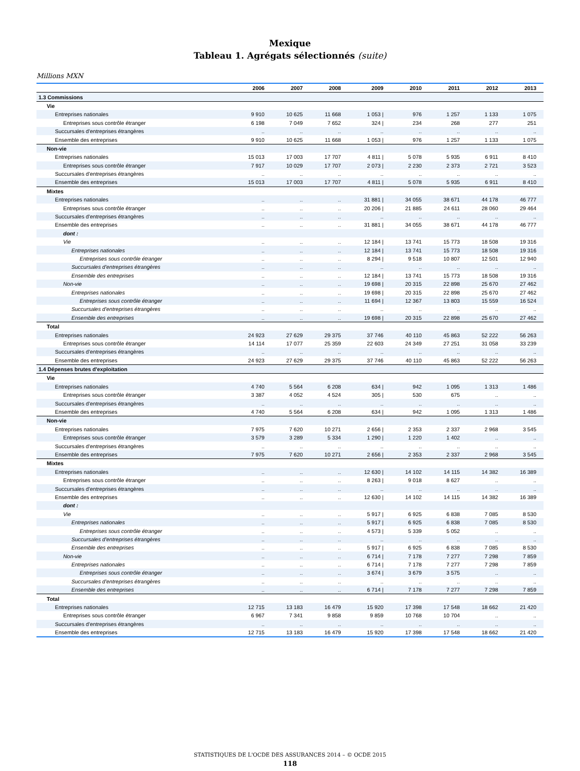Mexique
Tableau 1. Agrégats sélectionnés (suite)
Millions MXN
| | 2006 | 2007 | 2008 | 2009 | 2010 | 2011 | 2012 | 2013 |
| --- | --- | --- | --- | --- | --- | --- | --- | --- |
| 1.3 Commissions | | | | | | | | |
| Vie | | | | | | | | |
| Entreprises nationales | 9 910 | 10 625 | 11 668 | 1 053 / | 976 | 1 257 | 1 133 | 1 075 |
| Entreprises sous contrôle étranger | 6 198 | 7 049 | 7 652 | 324 / | 234 | 268 | 277 | 251 |
| Succursales d'entreprises étrangères | .. | .. | .. | .. | .. | .. | .. | .. |
| Ensemble des entreprises | 9 910 | 10 625 | 11 668 | 1 053 / | 976 | 1 257 | 1 133 | 1 075 |
| Non-vie | | | | | | | | |
| Entreprises nationales | 15 013 | 17 003 | 17 707 | 4 811 / | 5 078 | 5 935 | 6 911 | 8 410 |
| Entreprises sous contrôle étranger | 7 917 | 10 029 | 17 707 | 2 073 / | 2 230 | 2 373 | 2 721 | 3 523 |
| Succursales d'entreprises étrangères | .. | .. | .. | .. | .. | .. | .. | .. |
| Ensemble des entreprises | 15 013 | 17 003 | 17 707 | 4 811 / | 5 078 | 5 935 | 6 911 | 8 410 |
| Mixtes | | | | | | | | |
| Entreprises nationales | .. | .. | .. | 31 881 / | 34 055 | 38 671 | 44 178 | 46 777 |
| Entreprises sous contrôle étranger | .. | .. | .. | 20 206 / | 21 885 | 24 611 | 28 060 | 29 464 |
| Succursales d'entreprises étrangères | .. | .. | .. | .. | .. | .. | .. | .. |
| Ensemble des entreprises | .. | .. | .. | 31 881 / | 34 055 | 38 671 | 44 178 | 46 777 |
| dont : | | | | | | | | |
| Vie | .. | .. | .. | 12 184 / | 13 741 | 15 773 | 18 508 | 19 316 |
| Entreprises nationales | .. | .. | .. | 12 184 / | 13 741 | 15 773 | 18 508 | 19 316 |
| Entreprises sous contrôle étranger | .. | .. | .. | 8 294 / | 9 518 | 10 807 | 12 501 | 12 940 |
| Succursales d'entreprises étrangères | .. | .. | .. | .. | .. | .. | .. | .. |
| Ensemble des entreprises | .. | .. | .. | 12 184 / | 13 741 | 15 773 | 18 508 | 19 316 |
| Non-vie | .. | .. | .. | 19 698 / | 20 315 | 22 898 | 25 670 | 27 462 |
| Entreprises nationales | .. | .. | .. | 19 698 / | 20 315 | 22 898 | 25 670 | 27 462 |
| Entreprises sous contrôle étranger | .. | .. | .. | 11 694 / | 12 367 | 13 803 | 15 559 | 16 524 |
| Succursales d'entreprises étrangères | .. | .. | .. | .. | .. | .. | .. | .. |
| Ensemble des entreprises | .. | .. | .. | 19 698 / | 20 315 | 22 898 | 25 670 | 27 462 |
| Total | | | | | | | | |
| Entreprises nationales | 24 923 | 27 629 | 29 375 | 37 746 | 40 110 | 45 863 | 52 222 | 56 263 |
| Entreprises sous contrôle étranger | 14 114 | 17 077 | 25 359 | 22 603 | 24 349 | 27 251 | 31 058 | 33 239 |
| Succursales d'entreprises étrangères | .. | .. | .. | .. | .. | .. | .. | .. |
| Ensemble des entreprises | 24 923 | 27 629 | 29 375 | 37 746 | 40 110 | 45 863 | 52 222 | 56 263 |
| 1.4 Dépenses brutes d'exploitation | | | | | | | | |
| Vie | | | | | | | | |
| Entreprises nationales | 4 740 | 5 564 | 6 208 | 634 / | 942 | 1 095 | 1 313 | 1 486 |
| Entreprises sous contrôle étranger | 3 387 | 4 052 | 4 524 | 305 / | 530 | 675 | .. | .. |
| Succursales d'entreprises étrangères | .. | .. | .. | .. | .. | .. | .. | .. |
| Ensemble des entreprises | 4 740 | 5 564 | 6 208 | 634 / | 942 | 1 095 | 1 313 | 1 486 |
| Non-vie | | | | | | | | |
| Entreprises nationales | 7 975 | 7 620 | 10 271 | 2 656 / | 2 353 | 2 337 | 2 968 | 3 545 |
| Entreprises sous contrôle étranger | 3 579 | 3 289 | 5 334 | 1 290 / | 1 220 | 1 402 | .. | .. |
| Succursales d'entreprises étrangères | .. | .. | .. | .. | .. | .. | .. | .. |
| Ensemble des entreprises | 7 975 | 7 620 | 10 271 | 2 656 / | 2 353 | 2 337 | 2 968 | 3 545 |
| Mixtes | | | | | | | | |
| Entreprises nationales | .. | .. | .. | 12 630 / | 14 102 | 14 115 | 14 382 | 16 389 |
| Entreprises sous contrôle étranger | .. | .. | .. | 8 263 / | 9 018 | 8 627 | .. | .. |
| Succursales d'entreprises étrangères | .. | .. | .. | .. | .. | .. | .. | .. |
| Ensemble des entreprises | .. | .. | .. | 12 630 / | 14 102 | 14 115 | 14 382 | 16 389 |
| dont : | | | | | | | | |
| Vie | .. | .. | .. | 5 917 / | 6 925 | 6 838 | 7 085 | 8 530 |
| Entreprises nationales | .. | .. | .. | 5 917 / | 6 925 | 6 838 | 7 085 | 8 530 |
| Entreprises sous contrôle étranger | .. | .. | .. | 4 573 / | 5 339 | 5 052 | .. | .. |
| Succursales d'entreprises étrangères | .. | .. | .. | .. | .. | .. | .. | .. |
| Ensemble des entreprises | .. | .. | .. | 5 917 / | 6 925 | 6 838 | 7 085 | 8 530 |
| Non-vie | .. | .. | .. | 6 714 / | 7 178 | 7 277 | 7 298 | 7 859 |
| Entreprises nationales | .. | .. | .. | 6 714 / | 7 178 | 7 277 | 7 298 | 7 859 |
| Entreprises sous contrôle étranger | .. | .. | .. | 3 674 / | 3 679 | 3 575 | .. | .. |
| Succursales d'entreprises étrangères | .. | .. | .. | .. | .. | .. | .. | .. |
| Ensemble des entreprises | .. | .. | .. | 6 714 / | 7 178 | 7 277 | 7 298 | 7 859 |
| Total | | | | | | | | |
| Entreprises nationales | 12 715 | 13 183 | 16 479 | 15 920 | 17 398 | 17 548 | 18 662 | 21 420 |
| Entreprises sous contrôle étranger | 6 967 | 7 341 | 9 858 | 9 859 | 10 768 | 10 704 | .. | .. |
| Succursales d'entreprises étrangères | .. | .. | .. | .. | .. | .. | .. | .. |
| Ensemble des entreprises | 12 715 | 13 183 | 16 479 | 15 920 | 17 398 | 17 548 | 18 662 | 21 420 |
STATISTIQUES DE L'OCDE DES ASSURANCES 2014 – © OCDE 2015
118